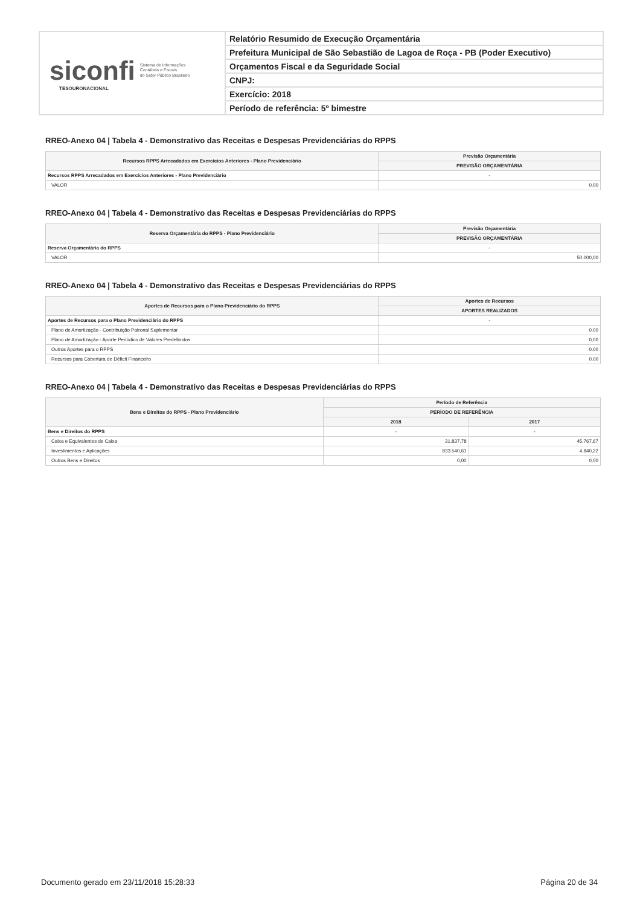siconfi Sistema de Informações
Contábeis e Fiscais
do Setor Público Brasileiro
TESOURONACIONAL
Relatório Resumido de Execução Orçamentária
Prefeitura Municipal de São Sebastião de Lagoa de Roça - PB (Poder Executivo)
Orçamentos Fiscal e da Seguridade Social
CNPJ:
Exercício: 2018
Período de referência: 5º bimestre
RREO-Anexo 04 | Tabela 4 - Demonstrativo das Receitas e Despesas Previdenciárias do RPPS
| Recursos RPPS Arrecadados em Exercícios Anteriores - Plano Previdenciário | Previsão Orçamentária |
| --- | --- |
| | PREVISÃO ORÇAMENTÁRIA |
| Recursos RPPS Arrecadados em Exercícios Anteriores - Plano Previdenciário | - |
| VALOR | 0,00 |
RREO-Anexo 04 | Tabela 4 - Demonstrativo das Receitas e Despesas Previdenciárias do RPPS
| Reserva Orçamentária do RPPS - Plano Previdenciário | Previsão Orçamentária |
| --- | --- |
| | PREVISÃO ORÇAMENTÁRIA |
| Reserva Orçamentária do RPPS | - |
| VALOR | 50.000,00 |
RREO-Anexo 04 | Tabela 4 - Demonstrativo das Receitas e Despesas Previdenciárias do RPPS
| Aportes de Recursos para o Plano Previdenciário do RPPS | Aportes de Recursos |
| --- | --- |
| | APORTES REALIZADOS |
| Aportes de Recursos para o Plano Previdenciário do RPPS | - |
| Plano de Amortização - Contribuição Patronal Suplementar | 0,00 |
| Plano de Amortização - Aporte Periódico de Valores Predefinidos | 0,00 |
| Outros Aportes para o RPPS | 0,00 |
| Recursos para Cobertura de Déficit Financeiro | 0,00 |
RREO-Anexo 04 | Tabela 4 - Demonstrativo das Receitas e Despesas Previdenciárias do RPPS
| Bens e Direitos do RPPS - Plano Previdenciário | Período de Referência | |
| --- | --- | --- |
| | PERÍODO DE REFERÊNCIA | |
| | 2018 | 2017 |
| Bens e Direitos do RPPS | - | - |
| Caixa e Equivalentes de Caixa | 31.837,78 | 45.767,67 |
| Investimentos e Aplicações | 833.540,61 | 4.840,22 |
| Outros Bens e Direitos | 0,00 | 0,00 |
Documento gerado em 23/11/2018 15:28:33 Página 20 de 34